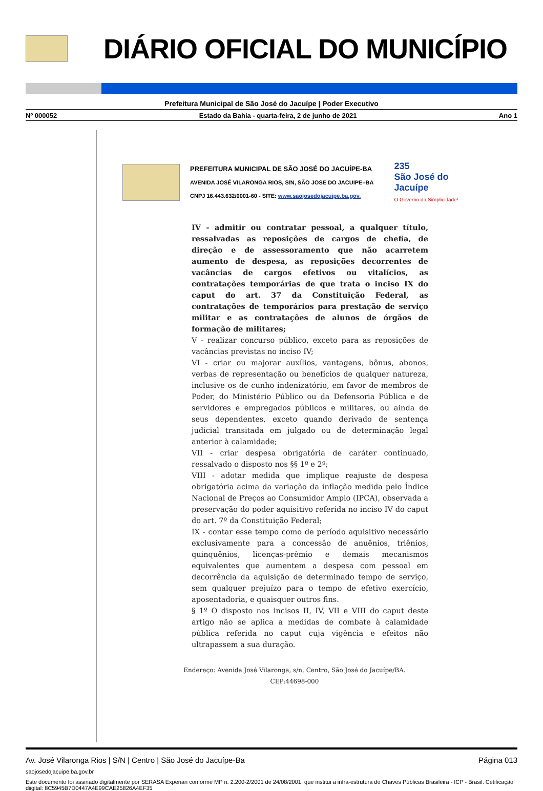DIÁRIO OFICIAL DO MUNICÍPIO
Prefeitura Municipal de São José do Jacuípe | Poder Executivo
Nº 000052 Estado da Bahia - quarta-feira, 2 de junho de 2021 Ano 1
PREFEITURA MUNICIPAL DE SÃO JOSÉ DO JACUÍPE-BA
AVENIDA JOSÉ VILARONGA RIOS, S/N, SÃO JOSE DO JACUIPE–BA
CNPJ 16.443.632/0001-60 - SITE: www.saojosedojacuipe.ba.gov.
235
São José do
Jacuípe
O Governo da Simplicidade!
IV - admitir ou contratar pessoal, a qualquer título, ressalvadas as reposições de cargos de chefia, de direção e de assessoramento que não acarretem aumento de despesa, as reposições decorrentes de vacâncias de cargos efetivos ou vitalícios, as contratações temporárias de que trata o inciso IX do caput do art. 37 da Constituição Federal, as contratações de temporários para prestação de serviço militar e as contratações de alunos de órgãos de formação de militares;
V - realizar concurso público, exceto para as reposições de vacâncias previstas no inciso IV;
VI - criar ou majorar auxílios, vantagens, bônus, abonos, verbas de representação ou benefícios de qualquer natureza, inclusive os de cunho indenizatório, em favor de membros de Poder, do Ministério Público ou da Defensoria Pública e de servidores e empregados públicos e militares, ou ainda de seus dependentes, exceto quando derivado de sentença judicial transitada em julgado ou de determinação legal anterior à calamidade;
VII - criar despesa obrigatória de caráter continuado, ressalvado o disposto nos §§ 1º e 2º;
VIII - adotar medida que implique reajuste de despesa obrigatória acima da variação da inflação medida pelo Índice Nacional de Preços ao Consumidor Amplo (IPCA), observada a preservação do poder aquisitivo referida no inciso IV do caput do art. 7º da Constituição Federal;
IX - contar esse tempo como de período aquisitivo necessário exclusivamente para a concessão de anuênios, triênios, quinquênios, licenças-prêmio e demais mecanismos equivalentes que aumentem a despesa com pessoal em decorrência da aquisição de determinado tempo de serviço, sem qualquer prejuízo para o tempo de efetivo exercício, aposentadoria, e quaisquer outros fins.
§ 1º O disposto nos incisos II, IV, VII e VIII do caput deste artigo não se aplica a medidas de combate à calamidade pública referida no caput cuja vigência e efeitos não ultrapassem a sua duração.
Endereço: Avenida José Vilaronga, s/n, Centro, São José do Jacuípe/BA.
CEP:44698-000
Av. José Vilaronga Rios | S/N | Centro | São José do Jacuípe-Ba Página 013
saojosedojacuipe.ba.gov.br
Este documento foi assinado digitalmente por SERASA Experian conforme MP n. 2.200-2/2001 de 24/08/2001, que institui a infra-estrutura de Chaves Públicas Brasileira - ICP - Brasil. Cetificação diigital: 8C5945B7D0447A4E99CAE25826A4EF35